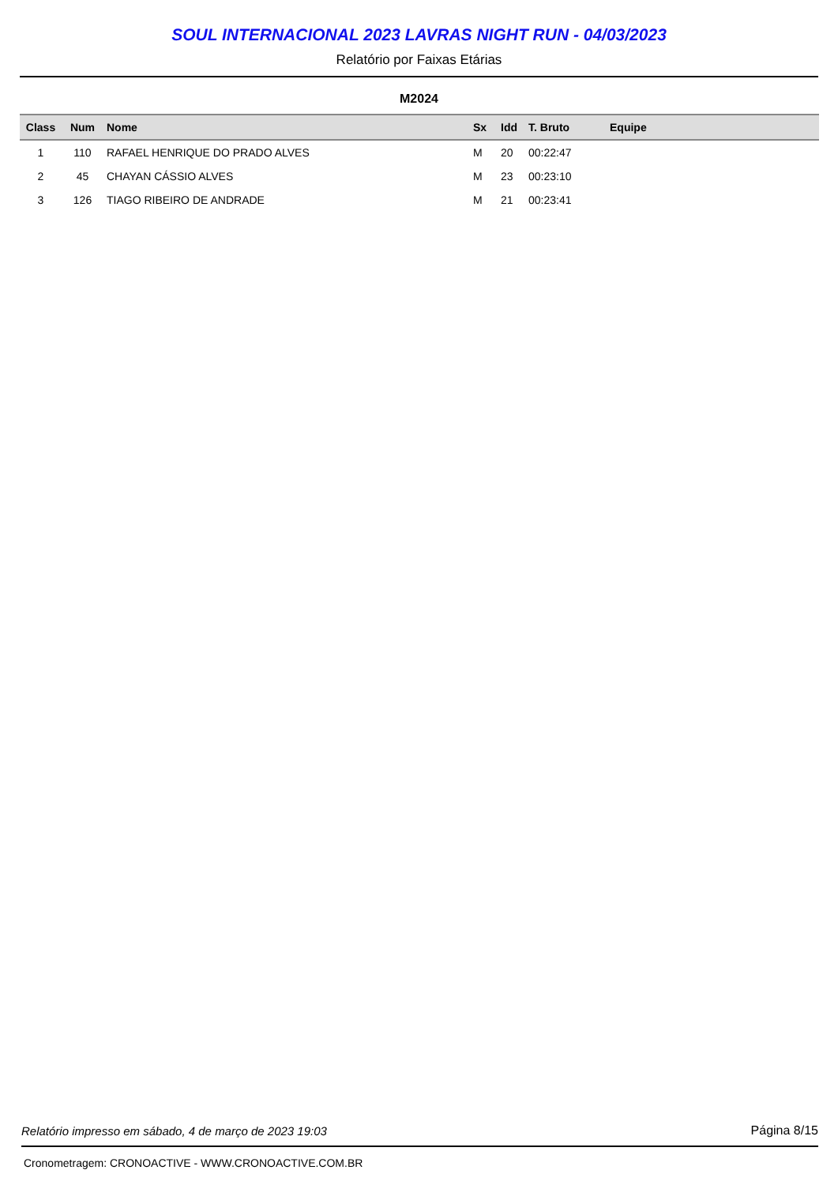SOUL INTERNACIONAL 2023 LAVRAS NIGHT RUN - 04/03/2023
Relatório por Faixas Etárias
M2024
| Class | Num | Nome | Sx | Idd | T. Bruto | Equipe |
| --- | --- | --- | --- | --- | --- | --- |
| 1 | 110 | RAFAEL HENRIQUE DO PRADO ALVES | M | 20 | 00:22:47 | |
| 2 | 45 | CHAYAN CÁSSIO ALVES | M | 23 | 00:23:10 | |
| 3 | 126 | TIAGO RIBEIRO DE ANDRADE | M | 21 | 00:23:41 | |
Relatório impresso em sábado, 4 de março de 2023 19:03 Página 8/15
Cronometragem: CRONOACTIVE - WWW.CRONOACTIVE.COM.BR